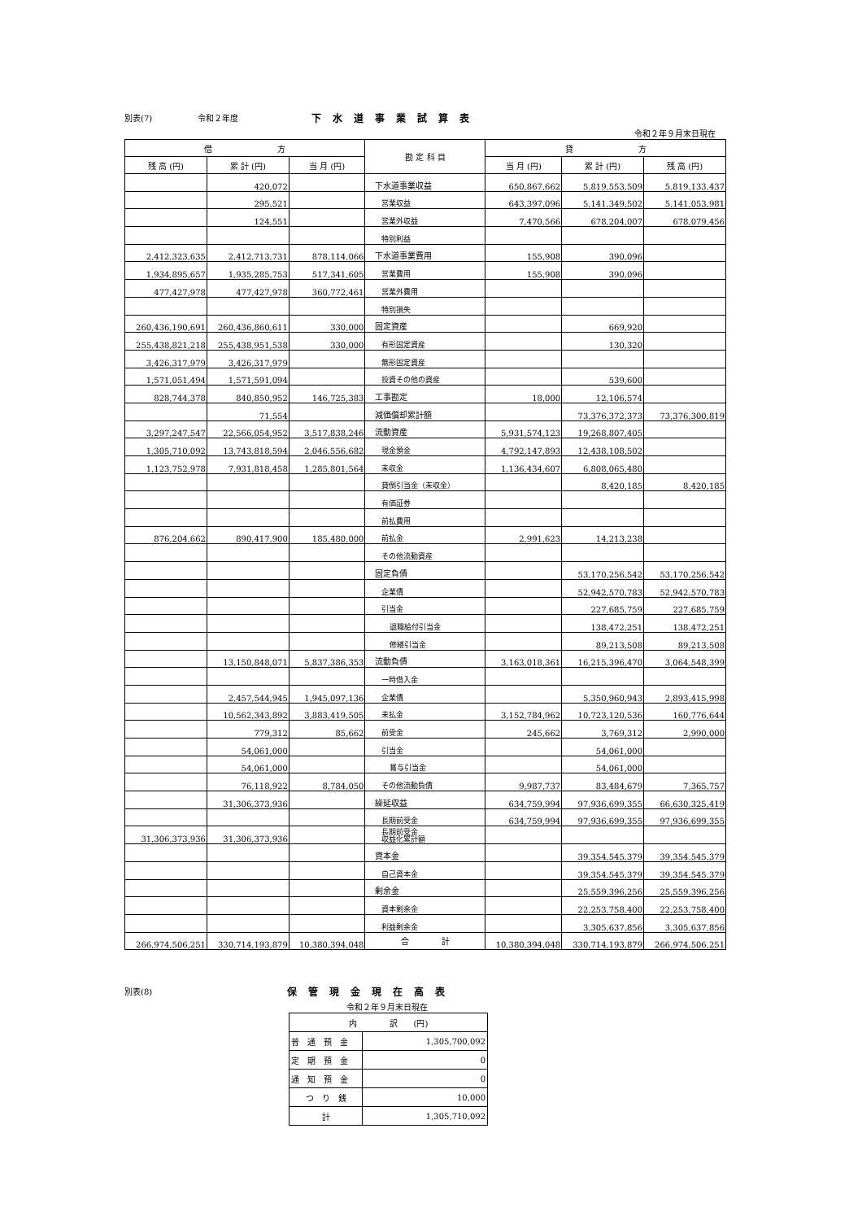別表(7) 令和２年度 下水道事業試算表
令和２年９月末日現在
| 借 方 | | | 勘 定 科 目 | 貸 方 | | |
| --- | --- | --- | --- | --- | --- | --- |
| 残 高 (円) | 累 計 (円) | 当 月 (円) | | 当 月 (円) | 累 計 (円) | 残 高 (円) |
| | 420,072 | | 下水道事業収益 | 650,867,662 | 5,819,553,509 | 5,819,133,437 |
| | 295,521 | | 営業収益 | 643,397,096 | 5,141,349,502 | 5,141,053,981 |
| | 124,551 | | 営業外収益 | 7,470,566 | 678,204,007 | 678,079,456 |
| | | | 特別利益 | | | |
| 2,412,323,635 | 2,412,713,731 | 878,114,066 | 下水道事業費用 | 155,908 | 390,096 | |
| 1,934,895,657 | 1,935,285,753 | 517,341,605 | 営業費用 | 155,908 | 390,096 | |
| 477,427,978 | 477,427,978 | 360,772,461 | 営業外費用 | | | |
| | | | 特別損失 | | | |
| 260,436,190,691 | 260,436,860,611 | 330,000 | 固定資産 | | 669,920 | |
| 255,438,821,218 | 255,438,951,538 | 330,000 | 有形固定資産 | | 130,320 | |
| 3,426,317,979 | 3,426,317,979 | | 無形固定資産 | | | |
| 1,571,051,494 | 1,571,591,094 | | 投資その他の資産 | | 539,600 | |
| 828,744,378 | 840,850,952 | 146,725,383 | 工事勘定 | 18,000 | 12,106,574 | |
| | 71,554 | | 減価償却累計額 | | 73,376,372,373 | 73,376,300,819 |
| 3,297,247,547 | 22,566,054,952 | 3,517,838,246 | 流動資産 | 5,931,574,123 | 19,268,807,405 | |
| 1,305,710,092 | 13,743,818,594 | 2,046,556,682 | 現金預金 | 4,792,147,893 | 12,438,108,502 | |
| 1,123,752,978 | 7,931,818,458 | 1,285,801,564 | 未収金 | 1,136,434,607 | 6,808,065,480 | |
| | | | 貸倒引当金（未収金） | | 8,420,185 | 8,420,185 |
| | | | 有価証券 | | | |
| | | | 前払費用 | | | |
| 876,204,662 | 890,417,900 | 185,480,000 | 前払金 | 2,991,623 | 14,213,238 | |
| | | | その他流動資産 | | | |
| | | | 固定負債 | | 53,170,256,542 | 53,170,256,542 |
| | | | 企業債 | | 52,942,570,783 | 52,942,570,783 |
| | | | 引当金 | | 227,685,759 | 227,685,759 |
| | | | 退職給付引当金 | | 138,472,251 | 138,472,251 |
| | | | 修繕引当金 | | 89,213,508 | 89,213,508 |
| | 13,150,848,071 | 5,837,386,353 | 流動負債 | 3,163,018,361 | 16,215,396,470 | 3,064,548,399 |
| | | | 一時借入金 | | | |
| | 2,457,544,945 | 1,945,097,136 | 企業債 | | 5,350,960,943 | 2,893,415,998 |
| | 10,562,343,892 | 3,883,419,505 | 未払金 | 3,152,784,962 | 10,723,120,536 | 160,776,644 |
| | 779,312 | 85,662 | 前受金 | 245,662 | 3,769,312 | 2,990,000 |
| | 54,061,000 | | 引当金 | | 54,061,000 | |
| | 54,061,000 | | 賞与引当金 | | 54,061,000 | |
| | 76,118,922 | 8,784,050 | その他流動負債 | 9,987,737 | 83,484,679 | 7,365,757 |
| | 31,306,373,936 | | 繰延収益 | 634,759,994 | 97,936,699,355 | 66,630,325,419 |
| | | | 長期前受金 | 634,759,994 | 97,936,699,355 | 97,936,699,355 |
| 31,306,373,936 | 31,306,373,936 | | 長期前受金 収益化累計額 | | | |
| | | | 資本金 | | 39,354,545,379 | 39,354,545,379 |
| | | | 自己資本金 | | 39,354,545,379 | 39,354,545,379 |
| | | | 剰余金 | | 25,559,396,256 | 25,559,396,256 |
| | | | 資本剰余金 | | 22,253,758,400 | 22,253,758,400 |
| | | | 利益剰余金 | | 3,305,637,856 | 3,305,637,856 |
| 266,974,506,251 | 330,714,193,879 | 10,380,394,048 | 合 計 | 10,380,394,048 | 330,714,193,879 | 266,974,506,251 |
別表(8) 保管現金現在高表
令和２年９月末日現在
| 内 訳 (円) | |
| --- | --- |
| 普 通 預 金 | 1,305,700,092 |
| 定 期 預 金 | 0 |
| 通 知 預 金 | 0 |
| つ り 銭 | 10,000 |
| 計 | 1,305,710,092 |